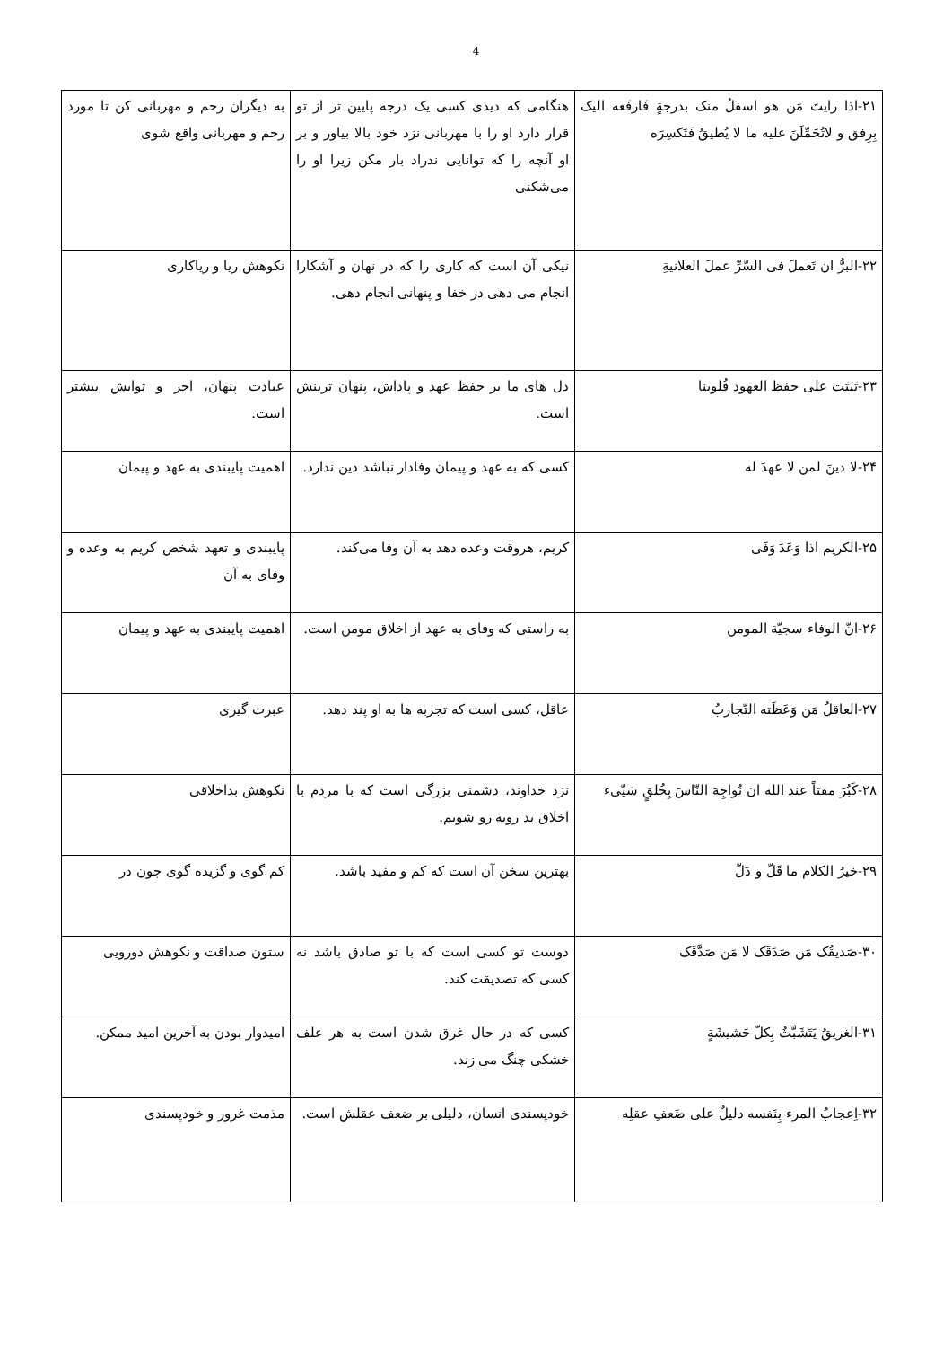4
| ۲۱-اذا رایتَ مَن هو اسفلُ منک بدرجةٍ فَارفَعه الیک بِرِفق و لاتُحَمِّلَنَ علیه ما لا یُطیقُ فَتَکسِرَه | هنگامی که دیدی کسی یک درجه پایین تر از تو قرار دارد او را با مهربانی نزد خود بالا بیاور و بر او آنچه را که توانایی ندراد بار مکن زیرا او را می‌شکنی | به دیگران رحم و مهربانی کن تا مورد رحم و مهربانی واقع شوی |
| ۲۲-البرُّ ان تَعملَ فی السّرِّ عملَ العلانیةِ | نیکی آن است که کاری را که در نهان و آشکارا انجام می دهی در خفا و پنهانی انجام دهی. | نکوهش ریا و ریاکاری |
| ۲۳-تَبَتَت علی حفظ العهود قُلوبنا | دل های ما بر حفظ عهد و پاداش، پنهان ترینش است. | عبادت پنهان، اجر و ثوابش بیشتر است. |
| ۲۴-لا دینَ لمن لا عهدَ له | کسی که به عهد و پیمان وفادار نباشد دین ندارد. | اهمیت پایبندی به عهد و پیمان |
| ۲۵-الکریم اذا وَعَدَ وَفَی | کریم، هروقت وعده دهد به آن وفا می‌کند. | پایبندی و تعهد شخص کریم به وعده و وفای به آن |
| ۲۶-انّ الوفاء سجیّة المومن | به راستی که وفای به عهد از اخلاق مومن است. | اهمیت پایبندی به عهد و پیمان |
| ۲۷-العاقلُ مَن وَعَظَته التّجاربُ | عاقل، کسی است که تجربه ها به او پند دهد. | عبرت گیری |
| ۲۸-کَبُرَ مقتاً عند الله ان نُواجِهَ النّاسَ بِخُلقٍ سَیّیء | نزد خداوند، دشمنی بزرگی است که با مردم با اخلاق بد روبه رو شویم. | نکوهش بداخلاقی |
| ۲۹-خیرُ الکلام ما قَلّ و دَلّ | بهترین سخن آن است که کم و مفید باشد. | کم گوی و گزیده گوی چون در |
| ۳۰-صَدیقُک مَن صَدَقَک لا مَن صَدَّقَک | دوست تو کسی است که با تو صادق باشد نه کسی که تصدیقت کند. | ستون صداقت و نکوهش دورویی |
| ۳۱-الغریقُ یَتَشَبَّثُ بِکلّ حَشیشَةٍ | کسی که در حال غرق شدن است به هر علف خشکی چنگ می زند. | امیدوار بودن به آخرین امید ممکن. |
| ۳۲-اِعجابُ المرء بِنَفسه دلیلٌ علی ضَعفِ عقلِه | خودپسندی انسان، دلیلی بر ضعف عقلش است. | مذمت غرور و خودپسندی |